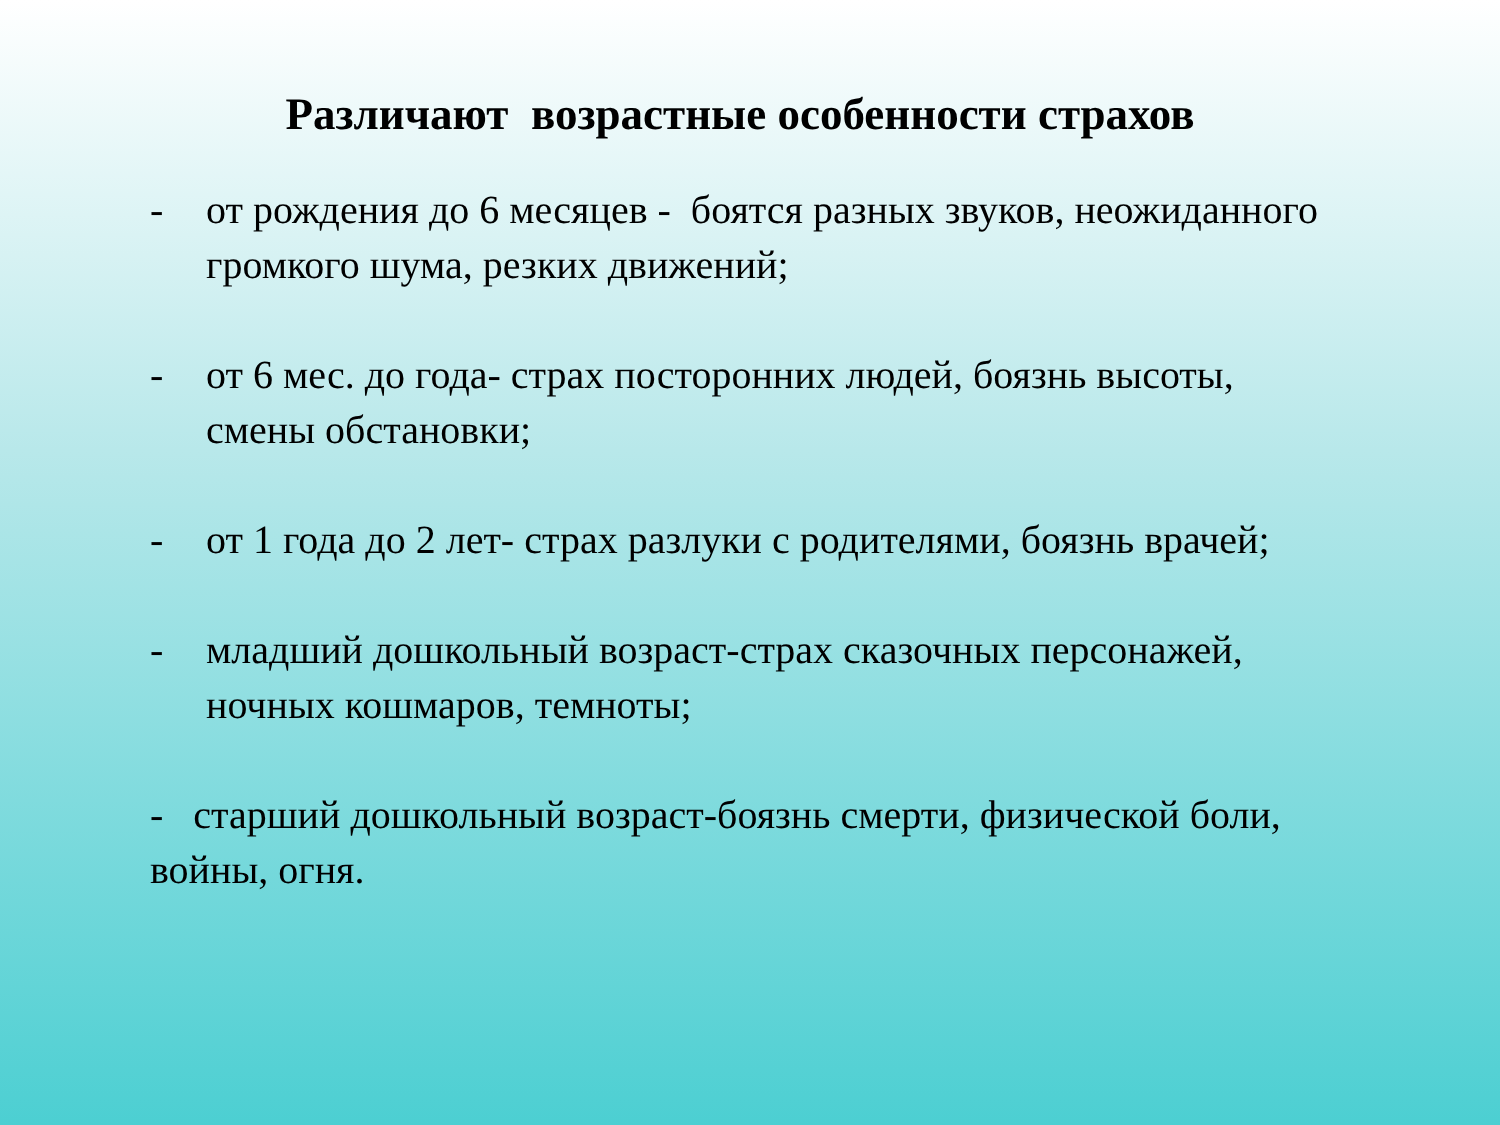Различают возрастные особенности страхов
- от рождения до 6 месяцев - боятся разных звуков, неожиданного громкого шума, резких движений;
- от 6 мес. до года- страх посторонних людей, боязнь высоты, смены обстановки;
- от 1 года до 2 лет- страх разлуки с родителями, боязнь врачей;
- младший дошкольный возраст-страх сказочных персонажей, ночных кошмаров, темноты;
- старший дошкольный возраст-боязнь смерти, физической боли, войны, огня.